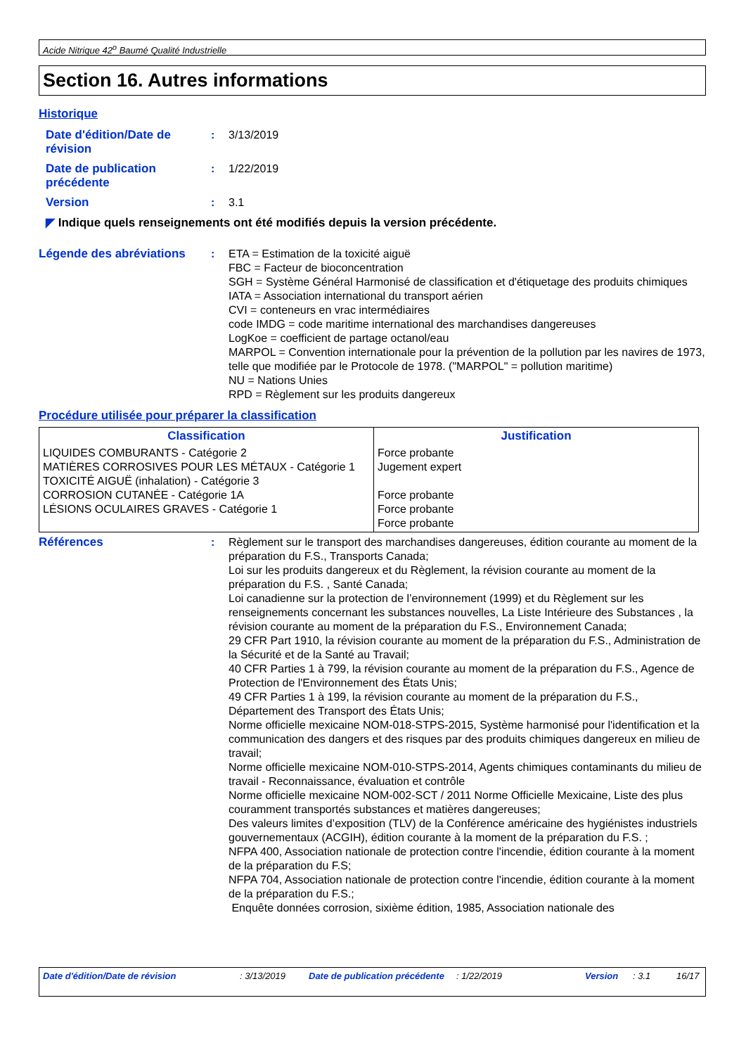Acide Nitrique 42<sup>o</sup> Baumé Qualité Industrielle
Section 16. Autres informations
Historique
Date d'édition/Date de révision
: 3/13/2019
Date de publication précédente
: 1/22/2019
Version : 3.1
◤ Indique quels renseignements ont été modifiés depuis la version précédente.
Légende des abréviations : ETA = Estimation de la toxicité aiguë
FBC = Facteur de bioconcentration
SGH = Système Général Harmonisé de classification et d'étiquetage des produits chimiques
IATA = Association international du transport aérien
CVI = conteneurs en vrac intermédiaires
code IMDG = code maritime international des marchandises dangereuses
LogKoe = coefficient de partage octanol/eau
MARPOL = Convention internationale pour la prévention de la pollution par les navires de 1973, telle que modifiée par le Protocole de 1978. ("MARPOL" = pollution maritime)
NU = Nations Unies
RPD = Règlement sur les produits dangereux
Procédure utilisée pour préparer la classification
| Classification | Justification |
| --- | --- |
| LIQUIDES COMBURANTS - Catégorie 2 MATIÈRES CORROSIVES POUR LES MÉTAUX - Catégorie 1 TOXICITÉ AIGUË (inhalation) - Catégorie 3 CORROSION CUTANÉE - Catégorie 1A LÉSIONS OCULAIRES GRAVES - Catégorie 1 | Force probante Jugement expert Force probante Force probante Force probante |
Références : Règlement sur le transport des marchandises dangereuses, édition courante au moment de la préparation du F.S., Transports Canada;
Loi sur les produits dangereux et du Règlement, la révision courante au moment de la préparation du F.S. , Santé Canada;
Loi canadienne sur la protection de l’environnement (1999) et du Règlement sur les renseignements concernant les substances nouvelles, La Liste Intérieure des Substances , la révision courante au moment de la préparation du F.S., Environnement Canada;
29 CFR Part 1910, la révision courante au moment de la préparation du F.S., Administration de la Sécurité et de la Santé au Travail;
40 CFR Parties 1 à 799, la révision courante au moment de la préparation du F.S., Agence de Protection de l'Environnement des États Unis;
49 CFR Parties 1 à 199, la révision courante au moment de la préparation du F.S., Département des Transport des États Unis;
Norme officielle mexicaine NOM-018-STPS-2015, Système harmonisé pour l'identification et la communication des dangers et des risques par des produits chimiques dangereux en milieu de travail;
Norme officielle mexicaine NOM-010-STPS-2014, Agents chimiques contaminants du milieu de travail - Reconnaissance, évaluation et contrôle
Norme officielle mexicaine NOM-002-SCT / 2011 Norme Officielle Mexicaine, Liste des plus couramment transportés substances et matières dangereuses;
Des valeurs limites d’exposition (TLV) de la Conférence américaine des hygiénistes industriels gouvernementaux (ACGIH), édition courante à la moment de la préparation du F.S. ;
NFPA 400, Association nationale de protection contre l'incendie, édition courante à la moment de la préparation du F.S;
NFPA 704, Association nationale de protection contre l'incendie, édition courante à la moment de la préparation du F.S.;
Enquête données corrosion, sixième édition, 1985, Association nationale des
Date d'édition/Date de révision : 3/13/2019 Date de publication précédente : 1/22/2019 Version : 3.1 16/17